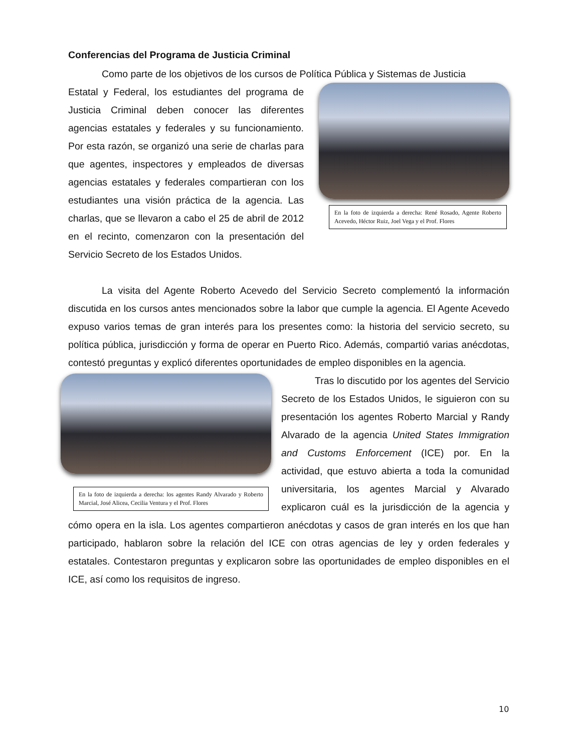Conferencias del Programa de Justicia Criminal
Como parte de los objetivos de los cursos de Política Pública y Sistemas de Justicia
En la foto de izquierda a derecha: René Rosado, Agente Roberto Acevedo, Héctor Ruiz, Joel Vega y el Prof. Flores
Estatal y Federal, los estudiantes del programa de Justicia Criminal deben conocer las diferentes agencias estatales y federales y su funcionamiento. Por esta razón, se organizó una serie de charlas para que agentes, inspectores y empleados de diversas agencias estatales y federales compartieran con los estudiantes una visión práctica de la agencia. Las charlas, que se llevaron a cabo el 25 de abril de 2012 en el recinto, comenzaron con la presentación del Servicio Secreto de los Estados Unidos.
La visita del Agente Roberto Acevedo del Servicio Secreto complementó la información discutida en los cursos antes mencionados sobre la labor que cumple la agencia. El Agente Acevedo expuso varios temas de gran interés para los presentes como: la historia del servicio secreto, su política pública, jurisdicción y forma de operar en Puerto Rico. Además, compartió varias anécdotas, contestó preguntas y explicó diferentes oportunidades de empleo disponibles en la agencia.
En la foto de izquierda a derecha: los agentes Randy Alvarado y Roberto Marcial, José Alicea, Cecilia Ventura y el Prof. Flores
Tras lo discutido por los agentes del Servicio Secreto de los Estados Unidos, le siguieron con su presentación los agentes Roberto Marcial y Randy Alvarado de la agencia United States Immigration and Customs Enforcement (ICE) por. En la actividad, que estuvo abierta a toda la comunidad universitaria, los agentes Marcial y Alvarado explicaron cuál es la jurisdicción de la agencia y cómo opera en la isla. Los agentes compartieron anécdotas y casos de gran interés en los que han participado, hablaron sobre la relación del ICE con otras agencias de ley y orden federales y estatales. Contestaron preguntas y explicaron sobre las oportunidades de empleo disponibles en el ICE, así como los requisitos de ingreso.
10